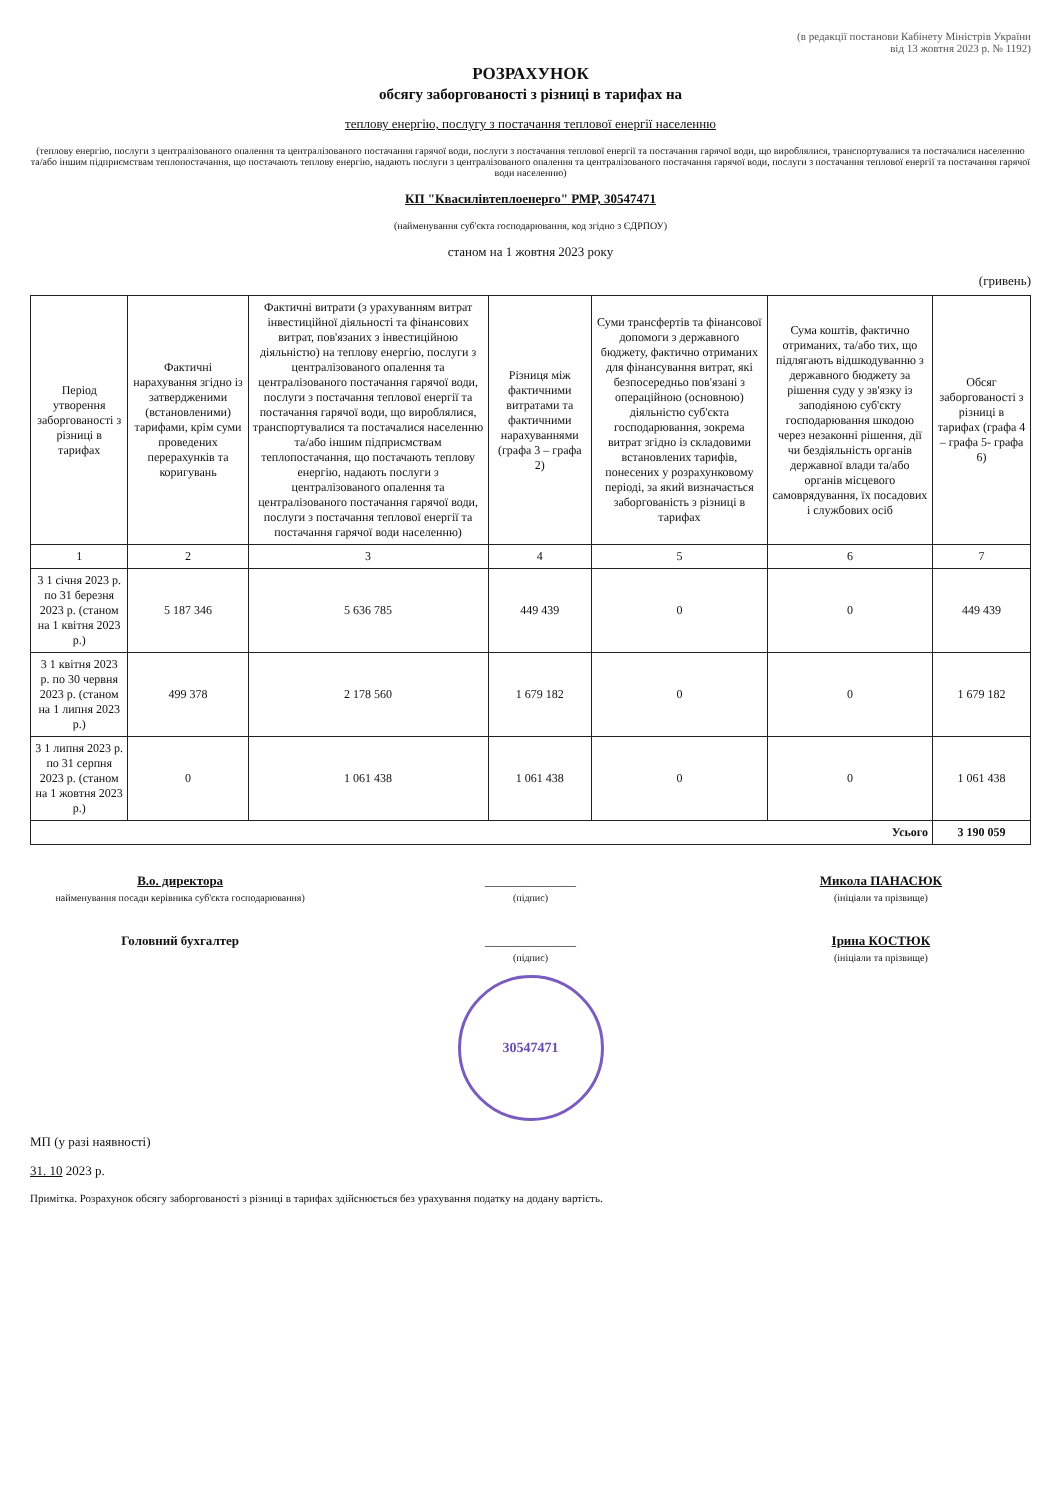(в редакції постанови Кабінету Міністрів України
від 13 жовтня 2023 р. № 1192)
РОЗРАХУНОК
обсягу заборгованості з різниці в тарифах на
теплову енергію, послугу з постачання теплової енергії населенню
(теплову енергію, послуги з централізованого опалення та централізованого постачання гарячої води, послуги з постачання теплової енергії та постачання гарячої води, що вироблялися, транспортувалися та постачалися населенню та/або іншим підприємствам теплопостачання, що постачають теплову енергію, надають послуги з централізованого опалення та централізованого постачання гарячої води, послуги з постачання теплової енергії та постачання гарячої води населенню)
КП "Квасилівтеплоенерго" РМР, 30547471
(найменування суб'єкта господарювання, код згідно з ЄДРПОУ)
станом на 1 жовтня 2023 року
(гривень)
| Період утворення заборгованості з різниці в тарифах | Фактичні нарахування згідно із затвердженими (встановленими) тарифами, крім суми проведених перерахунків та коригувань | Фактичні витрати (з урахуванням витрат інвестиційної діяльності та фінансових витрат, пов'язаних з інвестиційною діяльністю) на теплову енергію, послуги з централізованого опалення та централізованого постачання гарячої води, послуги з постачання теплової енергії та постачання гарячої води, що вироблялися, транспортувалися та постачалися населенню та/або іншим підприємствам теплопостачання, що постачають теплову енергію, надають послуги з централізованого опалення та централізованого постачання гарячої води, послуги з постачання теплової енергії та постачання гарячої води населенню) | Різниця між фактичними витратами та фактичними нарахуваннями (графа 3 – графа 2) | Суми трансфертів та фінансової допомоги з державного бюджету, фактично отриманих для фінансування витрат, які безпосередньо пов'язані з операційною (основною) діяльністю суб'єкта господарювання, зокрема витрат згідно із складовими встановлених тарифів, понесених у розрахунковому періоді, за який визначається заборгованість з різниці в тарифах | Сума коштів, фактично отриманих, та/або тих, що підлягають відшкодуванню з державного бюджету за рішення суду у зв'язку із заподіяною суб'єкту господарювання шкодою через незаконні рішення, дії чи бездіяльність органів державної влади та/або органів місцевого самоврядування, їх посадових і службових осіб | Обсяг заборгованості з різниці в тарифах (графа 4 – графа 5- графа 6) |
| --- | --- | --- | --- | --- | --- | --- |
| 1 | 2 | 3 | 4 | 5 | 6 | 7 |
| 3 1 січня 2023 р. по 31 березня 2023 р. (станом на 1 квітня 2023 р.) | 5 187 346 | 5 636 785 | 449 439 | 0 | 0 | 449 439 |
| 3 1 квітня 2023 р. по 30 червня 2023 р. (станом на 1 липня 2023 р.) | 499 378 | 2 178 560 | 1 679 182 | 0 | 0 | 1 679 182 |
| 3 1 липня 2023 р. по 31 серпня 2023 р. (станом на 1 жовтня 2023 р.) | 0 | 1 061 438 | 1 061 438 | 0 | 0 | 1 061 438 |
| Усього | | | | | | 3 190 059 |
В.о. директора
найменування посади керівника суб'єкта господарювання)
______________
(підпис)
Микола ПАНАСЮК
(ініціали та прізвище)
Головний бухгалтер ______________
(підпис)
Ірина КОСТЮК
(ініціали та прізвище)
30547471
МП (у разі наявності)
31. 10 2023 р.
Примітка. Розрахунок обсягу заборгованості з різниці в тарифах здійснюється без урахування податку на додану вартість.